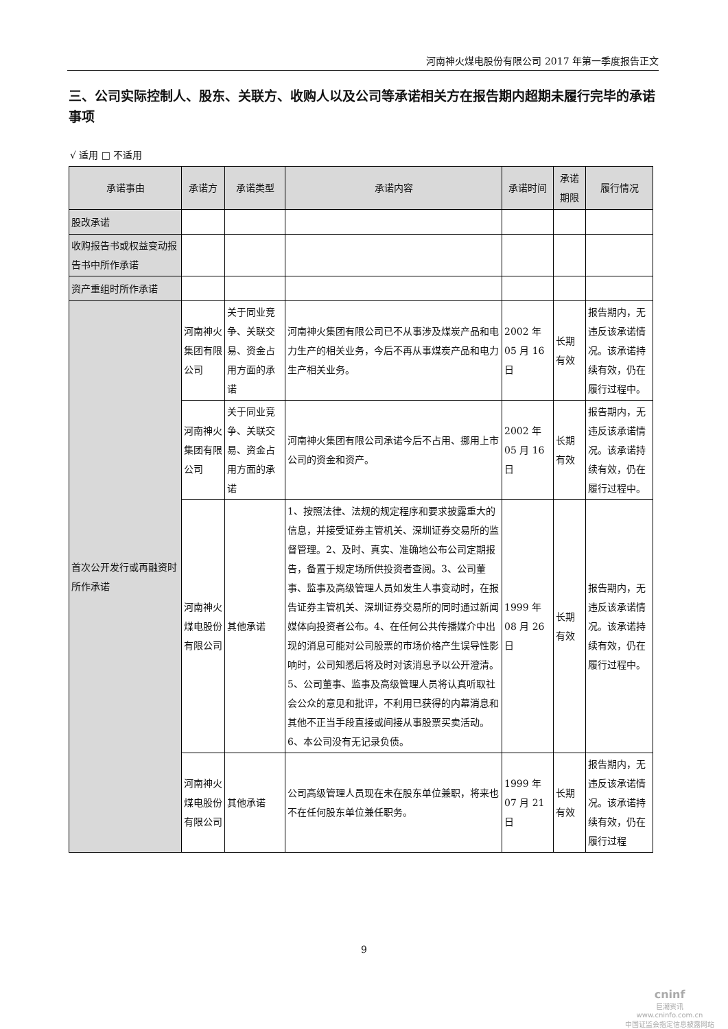河南神火煤电股份有限公司 2017 年第一季度报告正文
三、公司实际控制人、股东、关联方、收购人以及公司等承诺相关方在报告期内超期未履行完毕的承诺事项
√ 适用 □ 不适用
| 承诺事由 | 承诺方 | 承诺类型 | 承诺内容 | 承诺时间 | 承诺期限 | 履行情况 |
| --- | --- | --- | --- | --- | --- | --- |
| 股改承诺 | | | | | | |
| 收购报告书或权益变动报告书中所作承诺 | | | | | | |
| 资产重组时所作承诺 | | | | | | |
| 首次公开发行或再融资时所作承诺 | 河南神火集团有限公司 | 关于同业竞争、关联交易、资金占用方面的承诺 | 河南神火集团有限公司已不从事涉及煤炭产品和电力生产的相关业务，今后不再从事煤炭产品和电力生产相关业务。 | 2002 年 05 月 16 日 | 长期有效 | 报告期内，无违反该承诺情况。该承诺持续有效，仍在履行过程中。 |
| | 河南神火集团有限公司 | 关于同业竞争、关联交易、资金占用方面的承诺 | 河南神火集团有限公司承诺今后不占用、挪用上市公司的资金和资产。 | 2002 年 05 月 16 日 | 长期有效 | 报告期内，无违反该承诺情况。该承诺持续有效，仍在履行过程中。 |
| | 河南神火煤电股份有限公司 | 其他承诺 | 1、按照法律、法规的规定程序和要求披露重大的信息，并接受证券主管机关、深圳证券交易所的监督管理。2、及时、真实、准确地公布公司定期报告，备置于规定场所供投资者查阅。3、公司董事、监事及高级管理人员如发生人事变动时，在报告证券主管机关、深圳证券交易所的同时通过新闻媒体向投资者公布。4、在任何公共传播媒介中出现的消息可能对公司股票的市场价格产生误导性影响时，公司知悉后将及时对该消息予以公开澄清。5、公司董事、监事及高级管理人员将认真听取社会公众的意见和批评，不利用已获得的内幕消息和其他不正当手段直接或间接从事股票买卖活动。6、本公司没有无记录负债。 | 1999 年 08 月 26 日 | 长期有效 | 报告期内，无违反该承诺情况。该承诺持续有效，仍在履行过程中。 |
| | 河南神火煤电股份有限公司 | 其他承诺 | 公司高级管理人员现在未在股东单位兼职，将来也不在任何股东单位兼任职务。 | 1999 年 07 月 21 日 | 长期有效 | 报告期内，无违反该承诺情况。该承诺持续有效，仍在履行过程 |
9
cninf
巨潮资讯
www.cninfo.com.cn
中国证监会指定信息披露网站